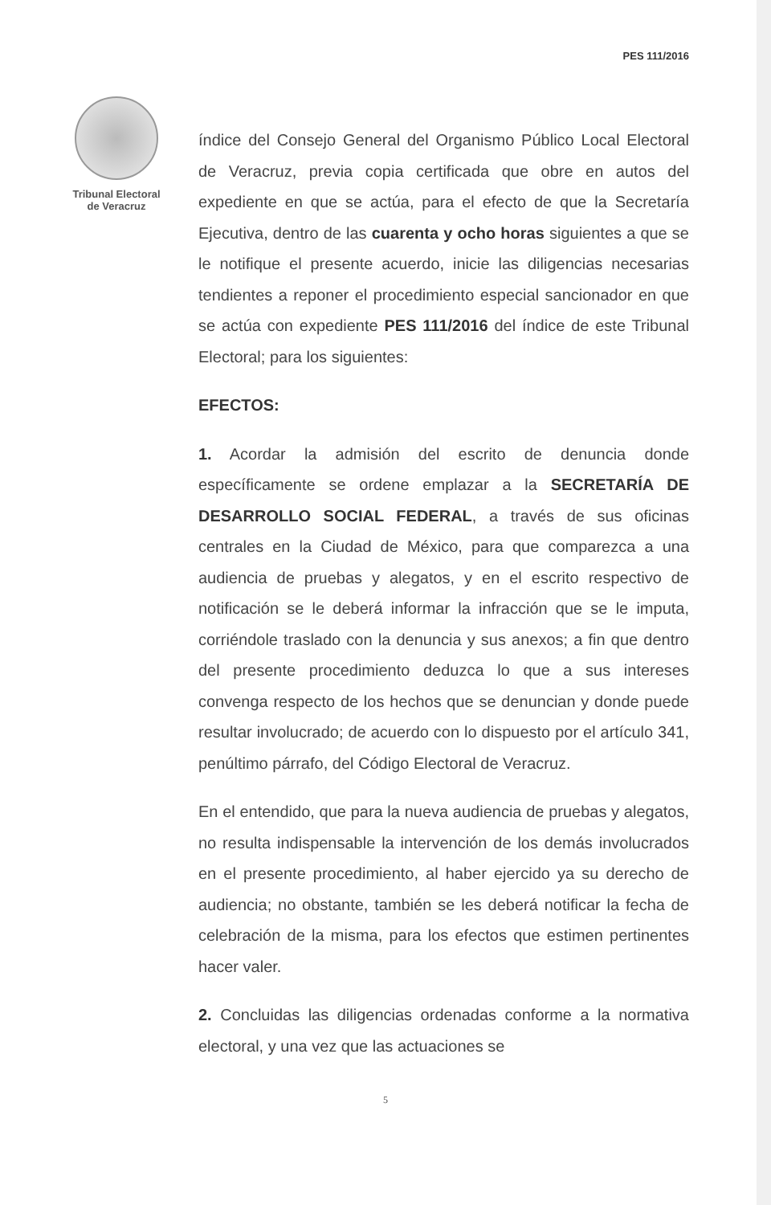PES 111/2016
Tribunal Electoral
de Veracruz
índice del Consejo General del Organismo Público Local Electoral de Veracruz, previa copia certificada que obre en autos del expediente en que se actúa, para el efecto de que la Secretaría Ejecutiva, dentro de las cuarenta y ocho horas siguientes a que se le notifique el presente acuerdo, inicie las diligencias necesarias tendientes a reponer el procedimiento especial sancionador en que se actúa con expediente PES 111/2016 del índice de este Tribunal Electoral; para los siguientes:
EFECTOS:
1. Acordar la admisión del escrito de denuncia donde específicamente se ordene emplazar a la SECRETARÍA DE DESARROLLO SOCIAL FEDERAL, a través de sus oficinas centrales en la Ciudad de México, para que comparezca a una audiencia de pruebas y alegatos, y en el escrito respectivo de notificación se le deberá informar la infracción que se le imputa, corriéndole traslado con la denuncia y sus anexos; a fin que dentro del presente procedimiento deduzca lo que a sus intereses convenga respecto de los hechos que se denuncian y donde puede resultar involucrado; de acuerdo con lo dispuesto por el artículo 341, penúltimo párrafo, del Código Electoral de Veracruz.
En el entendido, que para la nueva audiencia de pruebas y alegatos, no resulta indispensable la intervención de los demás involucrados en el presente procedimiento, al haber ejercido ya su derecho de audiencia; no obstante, también se les deberá notificar la fecha de celebración de la misma, para los efectos que estimen pertinentes hacer valer.
2. Concluidas las diligencias ordenadas conforme a la normativa electoral, y una vez que las actuaciones se
5